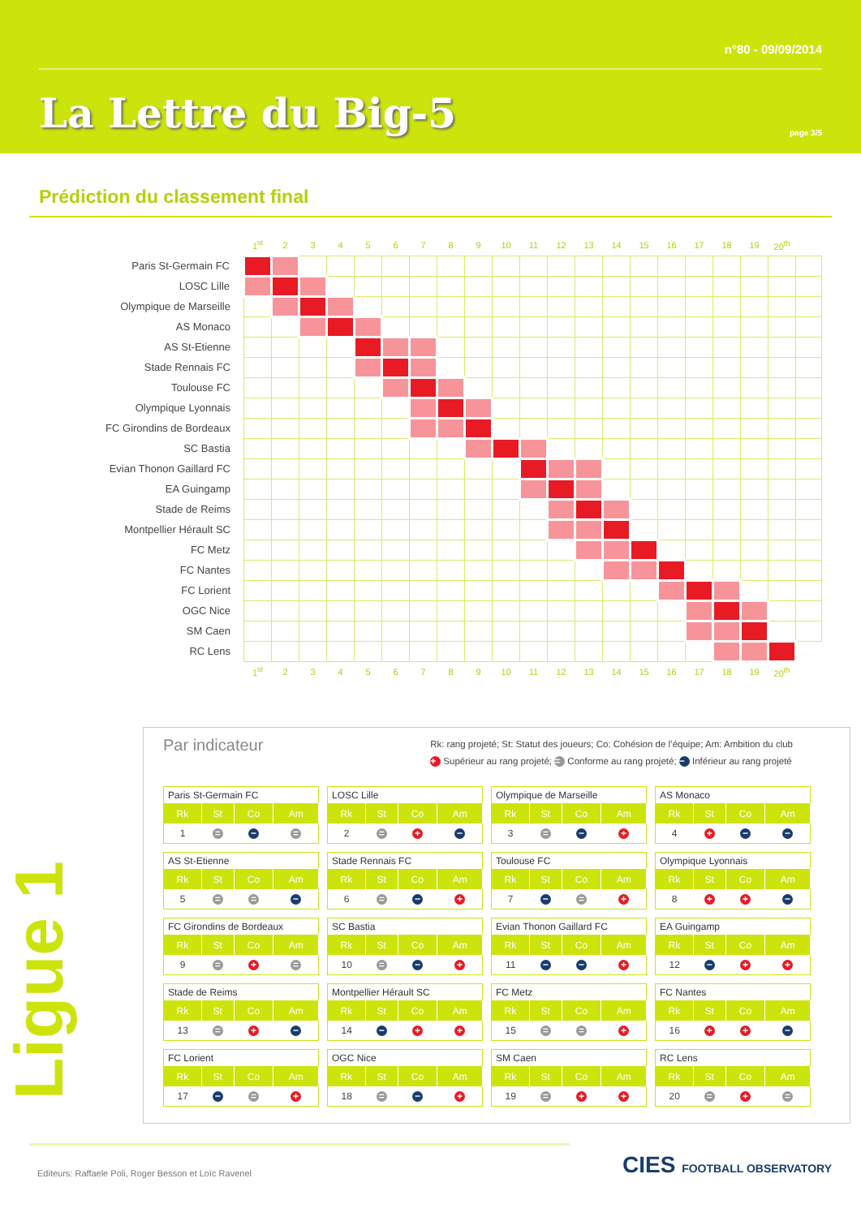n°80 - 09/09/2014
La Lettre du Big-5 page 3/5
Prédiction du classement final
| | 1<sup>st</sup> | 2 | 3 | 4 | 5 | 6 | 7 | 8 | 9 | 10 | 11 | 12 | 13 | 14 | 15 | 16 | 17 | 18 | 19 | 20<sup>th</sup> | |
| Paris St-Germain FC | | | | | | | | | | | | | | | | | | | | | |
| LOSC Lille | | | | | | | | | | | | | | | | | | | | | |
| Olympique de Marseille | | | | | | | | | | | | | | | | | | | | | |
| AS Monaco | | | | | | | | | | | | | | | | | | | | | |
| AS St-Etienne | | | | | | | | | | | | | | | | | | | | | |
| Stade Rennais FC | | | | | | | | | | | | | | | | | | | | | |
| Toulouse FC | | | | | | | | | | | | | | | | | | | | | |
| Olympique Lyonnais | | | | | | | | | | | | | | | | | | | | | |
| FC Girondins de Bordeaux | | | | | | | | | | | | | | | | | | | | | |
| SC Bastia | | | | | | | | | | | | | | | | | | | | | |
| Evian Thonon Gaillard FC | | | | | | | | | | | | | | | | | | | | | |
| EA Guingamp | | | | | | | | | | | | | | | | | | | | | |
| Stade de Reims | | | | | | | | | | | | | | | | | | | | | |
| Montpellier Hérault SC | | | | | | | | | | | | | | | | | | | | | |
| FC Metz | | | | | | | | | | | | | | | | | | | | | |
| FC Nantes | | | | | | | | | | | | | | | | | | | | | |
| FC Lorient | | | | | | | | | | | | | | | | | | | | | |
| OGC Nice | | | | | | | | | | | | | | | | | | | | | |
| SM Caen | | | | | | | | | | | | | | | | | | | | | |
| RC Lens | | | | | | | | | | | | | | | | | | | | | |
| | 1<sup>st</sup> | 2 | 3 | 4 | 5 | 6 | 7 | 8 | 9 | 10 | 11 | 12 | 13 | 14 | 15 | 16 | 17 | 18 | 19 | 20<sup>th</sup> | |
Ligue 1
Par indicateur
Rk: rang projeté; St: Statut des joueurs; Co: Cohésion de l’équipe; Am: Ambition du club
+ Supérieur au rang projeté; = Conforme au rang projeté; − Inférieur au rang projeté
Paris St-Germain FC
| Rk | St | Co | Am |
| --- | --- | --- | --- |
| 1 | = | − | = |
LOSC Lille
| Rk | St | Co | Am |
| --- | --- | --- | --- |
| 2 | = | + | − |
Olympique de Marseille
| Rk | St | Co | Am |
| --- | --- | --- | --- |
| 3 | = | − | + |
AS Monaco
| Rk | St | Co | Am |
| --- | --- | --- | --- |
| 4 | + | − | − |
AS St-Etienne
| Rk | St | Co | Am |
| --- | --- | --- | --- |
| 5 | = | = | − |
Stade Rennais FC
| Rk | St | Co | Am |
| --- | --- | --- | --- |
| 6 | = | − | + |
Toulouse FC
| Rk | St | Co | Am |
| --- | --- | --- | --- |
| 7 | − | = | + |
Olympique Lyonnais
| Rk | St | Co | Am |
| --- | --- | --- | --- |
| 8 | + | + | − |
FC Girondins de Bordeaux
| Rk | St | Co | Am |
| --- | --- | --- | --- |
| 9 | = | + | = |
SC Bastia
| Rk | St | Co | Am |
| --- | --- | --- | --- |
| 10 | = | − | + |
Evian Thonon Gaillard FC
| Rk | St | Co | Am |
| --- | --- | --- | --- |
| 11 | − | − | + |
EA Guingamp
| Rk | St | Co | Am |
| --- | --- | --- | --- |
| 12 | − | + | + |
Stade de Reims
| Rk | St | Co | Am |
| --- | --- | --- | --- |
| 13 | = | + | − |
Montpellier Hérault SC
| Rk | St | Co | Am |
| --- | --- | --- | --- |
| 14 | − | + | + |
FC Metz
| Rk | St | Co | Am |
| --- | --- | --- | --- |
| 15 | = | = | + |
FC Nantes
| Rk | St | Co | Am |
| --- | --- | --- | --- |
| 16 | + | + | − |
FC Lorient
| Rk | St | Co | Am |
| --- | --- | --- | --- |
| 17 | − | = | + |
OGC Nice
| Rk | St | Co | Am |
| --- | --- | --- | --- |
| 18 | = | − | + |
SM Caen
| Rk | St | Co | Am |
| --- | --- | --- | --- |
| 19 | = | + | + |
RC Lens
| Rk | St | Co | Am |
| --- | --- | --- | --- |
| 20 | = | + | = |
Editeurs: Raffaele Poli, Roger Besson et Loïc Ravenel
CIES FOOTBALL OBSERVATORY